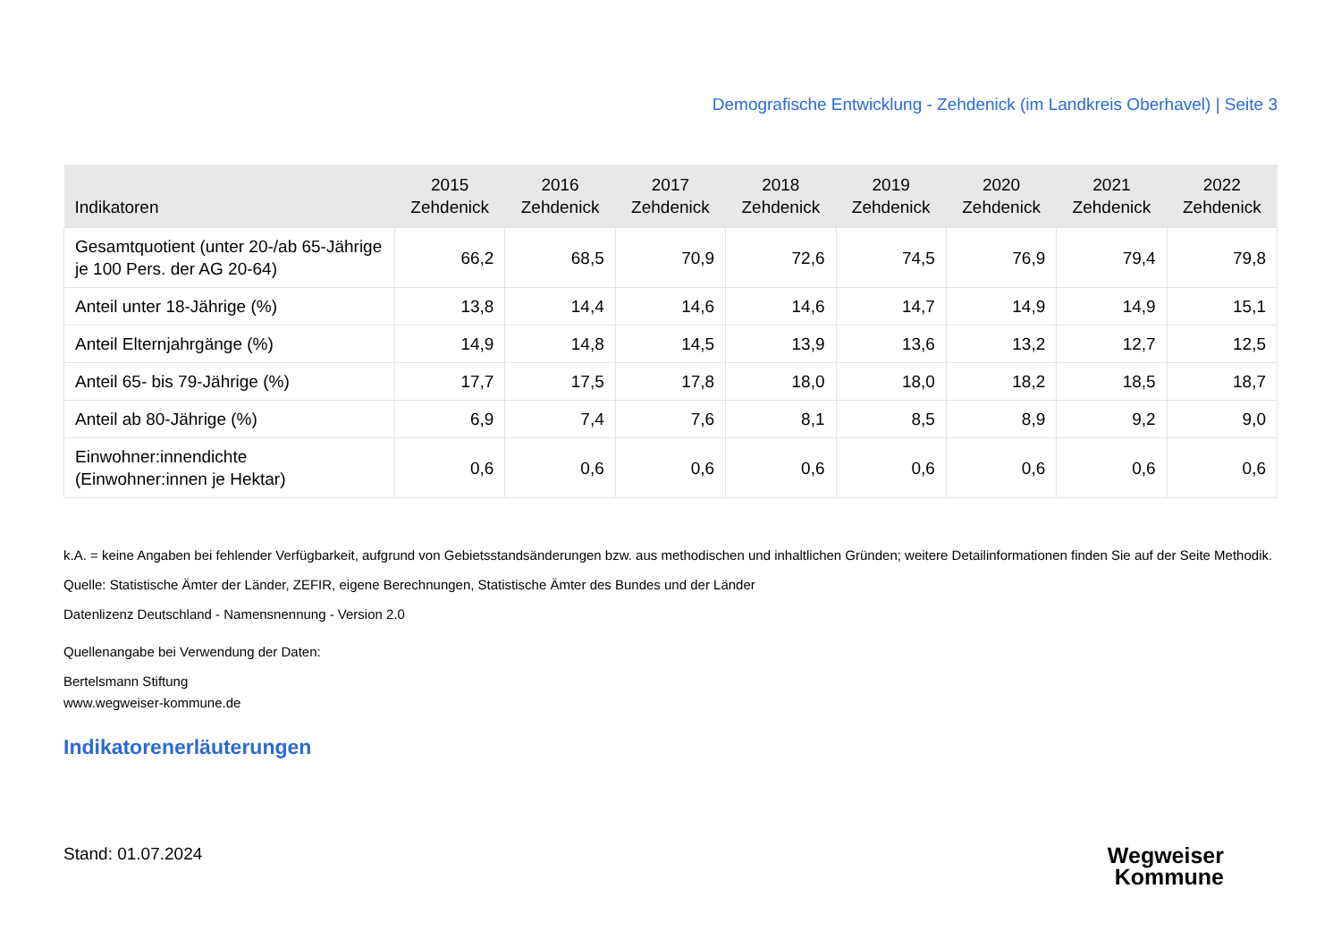Demografische Entwicklung - Zehdenick (im Landkreis Oberhavel) | Seite 3
| Indikatoren | 2015 Zehdenick | 2016 Zehdenick | 2017 Zehdenick | 2018 Zehdenick | 2019 Zehdenick | 2020 Zehdenick | 2021 Zehdenick | 2022 Zehdenick |
| --- | --- | --- | --- | --- | --- | --- | --- | --- |
| Gesamtquotient (unter 20-/ab 65-Jährige je 100 Pers. der AG 20-64) | 66,2 | 68,5 | 70,9 | 72,6 | 74,5 | 76,9 | 79,4 | 79,8 |
| Anteil unter 18-Jährige (%) | 13,8 | 14,4 | 14,6 | 14,6 | 14,7 | 14,9 | 14,9 | 15,1 |
| Anteil Elternjahrgänge (%) | 14,9 | 14,8 | 14,5 | 13,9 | 13,6 | 13,2 | 12,7 | 12,5 |
| Anteil 65- bis 79-Jährige (%) | 17,7 | 17,5 | 17,8 | 18,0 | 18,0 | 18,2 | 18,5 | 18,7 |
| Anteil ab 80-Jährige (%) | 6,9 | 7,4 | 7,6 | 8,1 | 8,5 | 8,9 | 9,2 | 9,0 |
| Einwohner:innendichte (Einwohner:innen je Hektar) | 0,6 | 0,6 | 0,6 | 0,6 | 0,6 | 0,6 | 0,6 | 0,6 |
k.A. = keine Angaben bei fehlender Verfügbarkeit, aufgrund von Gebietsstandsänderungen bzw. aus methodischen und inhaltlichen Gründen; weitere Detailinformationen finden Sie auf der Seite Methodik.
Quelle: Statistische Ämter der Länder, ZEFIR, eigene Berechnungen, Statistische Ämter des Bundes und der Länder
Datenlizenz Deutschland - Namensnennung - Version 2.0
Quellenangabe bei Verwendung der Daten:
Bertelsmann Stiftung
www.wegweiser-kommune.de
Indikatorenerläuterungen
Stand: 01.07.2024
Wegweiser
Kommune